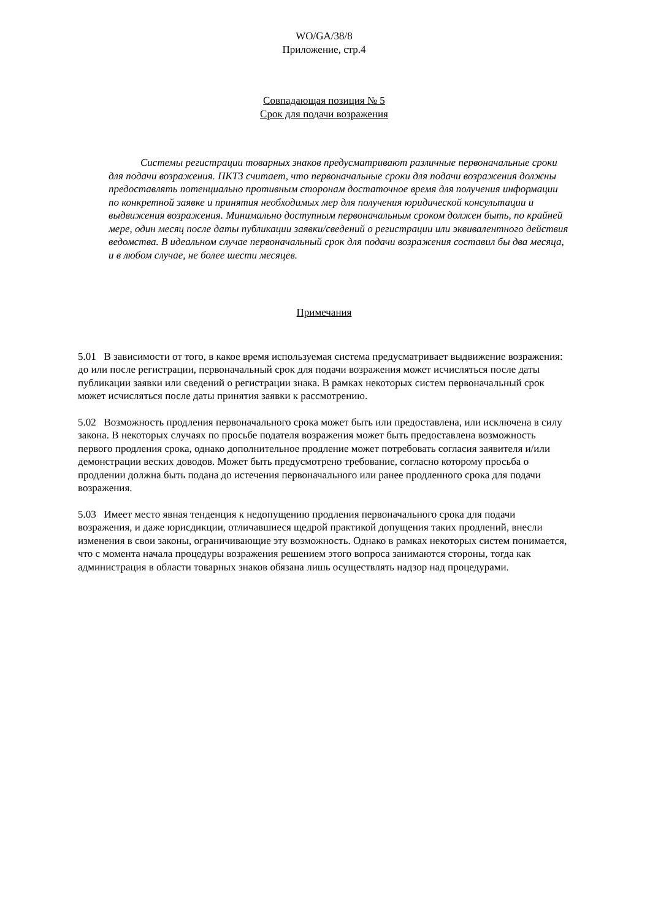WO/GA/38/8
Приложение, стр.4
Совпадающая позиция № 5
Срок для подачи возражения
Системы регистрации товарных знаков предусматривают различные первоначальные сроки для подачи возражения. ПКТЗ считает, что первоначальные сроки для подачи возражения должны предоставлять потенциально противным сторонам достаточное время для получения информации по конкретной заявке и принятия необходимых мер для получения юридической консультации и выдвижения возражения. Минимально доступным первоначальным сроком должен быть, по крайней мере, один месяц после даты публикации заявки/сведений о регистрации или эквивалентного действия ведомства. В идеальном случае первоначальный срок для подачи возражения составил бы два месяца, и в любом случае, не более шести месяцев.
Примечания
5.01 В зависимости от того, в какое время используемая система предусматривает выдвижение возражения: до или после регистрации, первоначальный срок для подачи возражения может исчисляться после даты публикации заявки или сведений о регистрации знака. В рамках некоторых систем первоначальный срок может исчисляться после даты принятия заявки к рассмотрению.
5.02 Возможность продления первоначального срока может быть или предоставлена, или исключена в силу закона. В некоторых случаях по просьбе подателя возражения может быть предоставлена возможность первого продления срока, однако дополнительное продление может потребовать согласия заявителя и/или демонстрации веских доводов. Может быть предусмотрено требование, согласно которому просьба о продлении должна быть подана до истечения первоначального или ранее продленного срока для подачи возражения.
5.03 Имеет место явная тенденция к недопущению продления первоначального срока для подачи возражения, и даже юрисдикции, отличавшиеся щедрой практикой допущения таких продлений, внесли изменения в свои законы, ограничивающие эту возможность. Однако в рамках некоторых систем понимается, что с момента начала процедуры возражения решением этого вопроса занимаются стороны, тогда как администрация в области товарных знаков обязана лишь осуществлять надзор над процедурами.